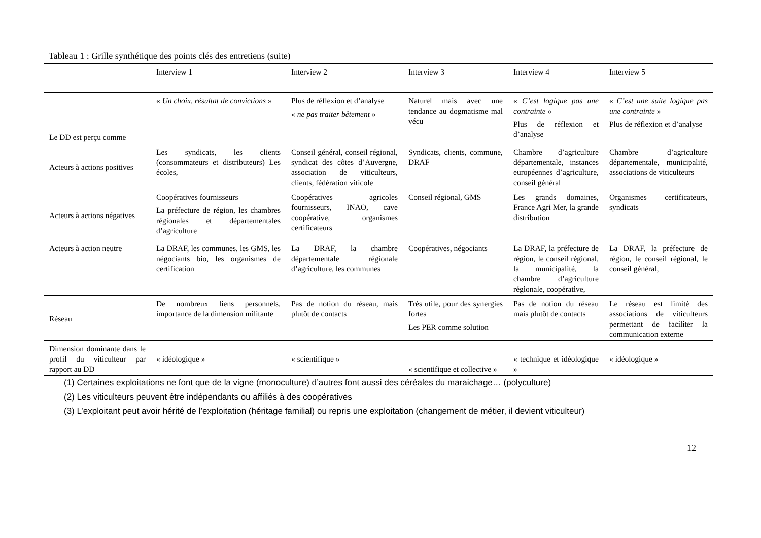Tableau 1 : Grille synthétique des points clés des entretiens (suite)
| | Interview 1 | Interview 2 | Interview 3 | Interview 4 | Interview 5 |
| Le DD est perçu comme | « Un choix, résultat de convictions » | Plus de réflexion et d’analyse « ne pas traiter bêtement » | Naturel mais avec une tendance au dogmatisme mal vécu | « C’est logique pas une contrainte » Plus de réflexion et d’analyse | « C’est une suite logique pas une contrainte » Plus de réflexion et d’analyse |
| Acteurs à actions positives | Les syndicats, les clients (consommateurs et distributeurs) Les écoles, | Conseil général, conseil régional, syndicat des côtes d’Auvergne, association de viticulteurs, clients, fédération viticole | Syndicats, clients, commune, DRAF | Chambre d’agriculture départementale, instances européennes d’agriculture, conseil général | Chambre d’agriculture départementale, municipalité, associations de viticulteurs |
| Acteurs à actions négatives | Coopératives fournisseurs La préfecture de région, les chambres régionales et départementales d’agriculture | Coopératives agricoles fournisseurs, INAO, cave coopérative, organismes certificateurs | Conseil régional, GMS | Les grands domaines, France Agri Mer, la grande distribution | Organismes certificateurs, syndicats |
| Acteurs à action neutre | La DRAF, les communes, les GMS, les négociants bio, les organismes de certification | La DRAF, la chambre départementale régionale d’agriculture, les communes | Coopératives, négociants | La DRAF, la préfecture de région, le conseil régional, la municipalité, la chambre d’agriculture régionale, coopérative, | La DRAF, la préfecture de région, le conseil régional, le conseil général, |
| Réseau | De nombreux liens personnels, importance de la dimension militante | Pas de notion du réseau, mais plutôt de contacts | Très utile, pour des synergies fortes Les PER comme solution | Pas de notion du réseau mais plutôt de contacts | Le réseau est limité des associations de viticulteurs permettant de faciliter la communication externe |
| Dimension dominante dans le profil du viticulteur par rapport au DD | « idéologique » | « scientifique » | « scientifique et collective » | « technique et idéologique » | « idéologique » |
(1) Certaines exploitations ne font que de la vigne (monoculture) d’autres font aussi des céréales du maraichage… (polyculture)
(2) Les viticulteurs peuvent être indépendants ou affiliés à des coopératives
(3) L’exploitant peut avoir hérité de l’exploitation (héritage familial) ou repris une exploitation (changement de métier, il devient viticulteur)
12